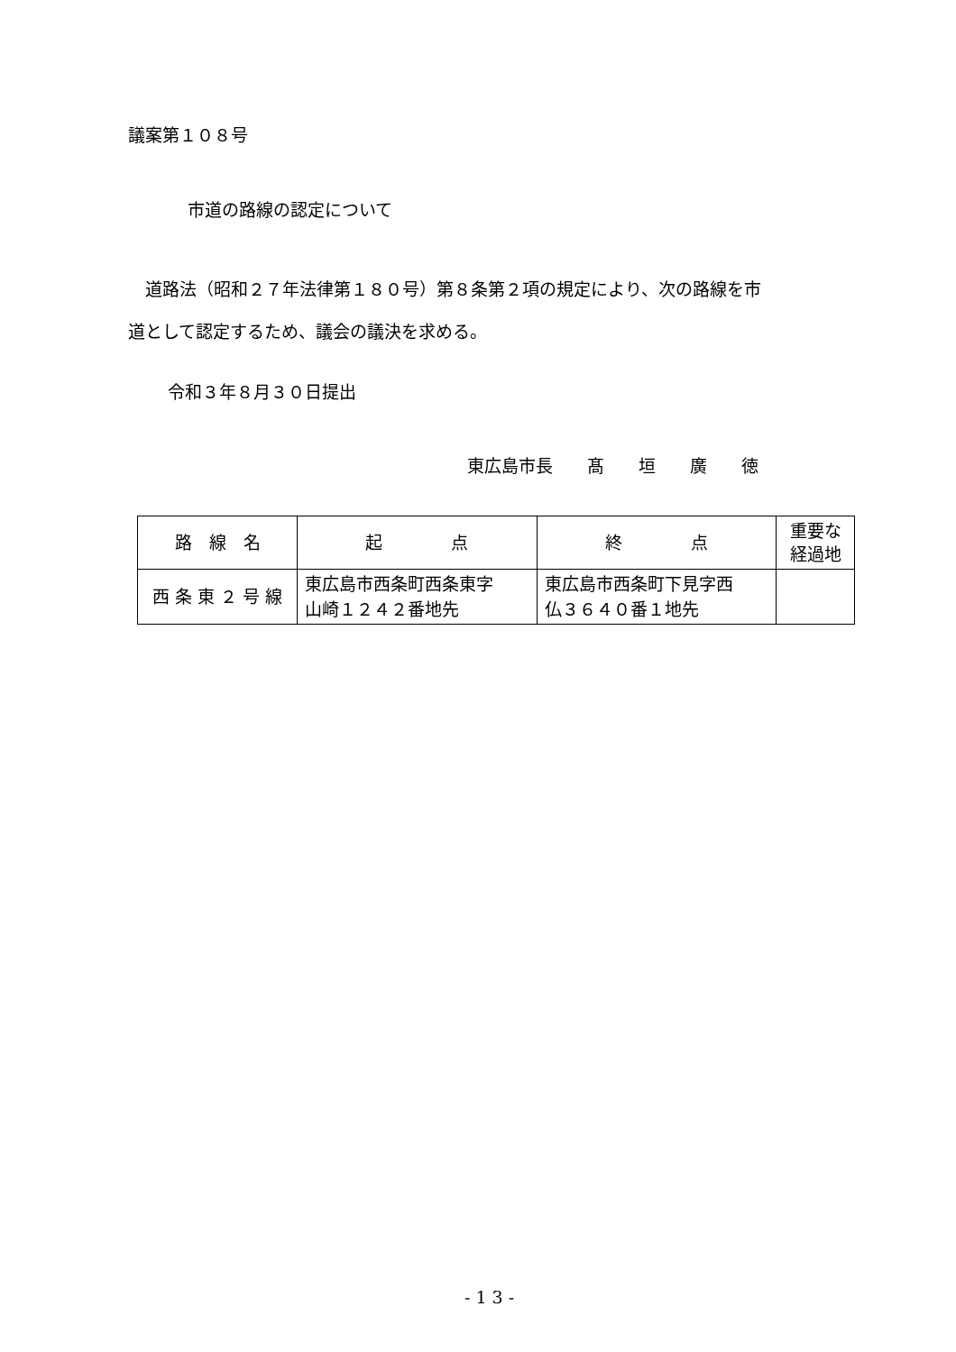議案第１０８号
市道の路線の認定について
　道路法（昭和２７年法律第１８０号）第８条第２項の規定により、次の路線を市
道として認定するため、議会の議決を求める。
令和３年８月３０日提出
東広島市長　　髙　　垣　　廣　　徳
| 路 線 名 | 起 点 | 終 点 | 重要な 経過地 |
| --- | --- | --- | --- |
| 西 条 東 ２ 号 線 | 東広島市西条町西条東字 山崎１２４２番地先 | 東広島市西条町下見字西 仏３６４０番１地先 | |
- 1 3 -